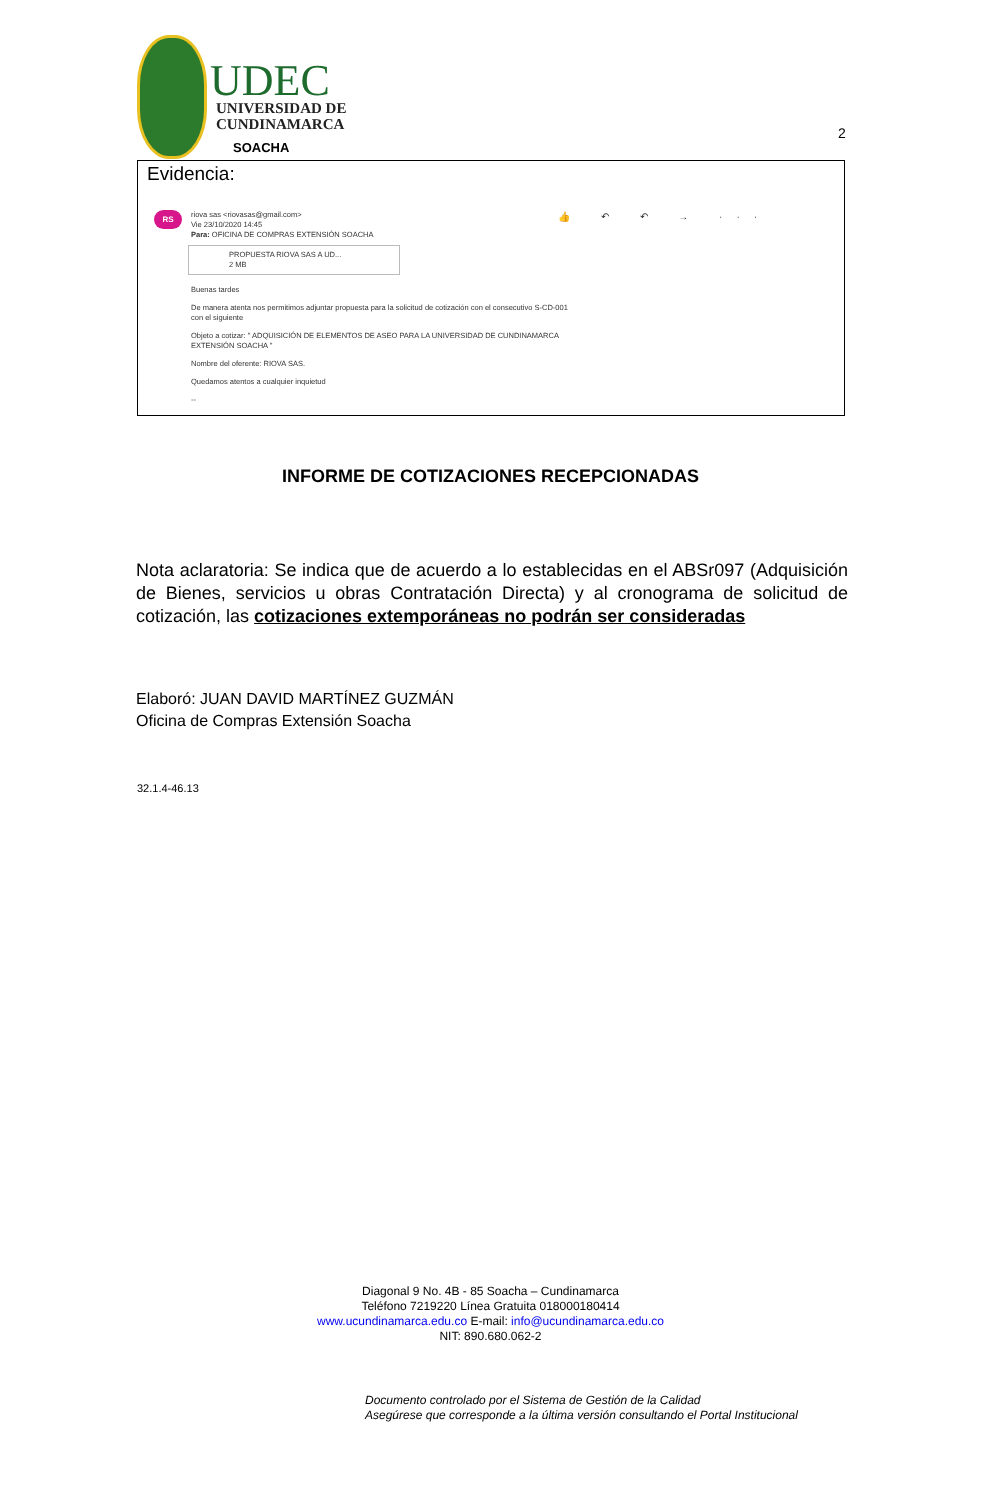UDEC
UNIVERSIDAD DE
CUNDINAMARCA
SOACHA
2
Evidencia:
RS 👍 ↶ ↶ → ···
riova sas <riovasas@gmail.com>
Vie 23/10/2020 14:45
Para: OFICINA DE COMPRAS EXTENSIÓN SOACHA
PROPUESTA RIOVA SAS A UD...
2 MB
Buenas tardes
De manera atenta nos permitimos adjuntar propuesta para la solicitud de cotización con el consecutivo S-CD-001
con el siguiente
Objeto a cotizar: " ADQUISICIÓN DE ELEMENTOS DE ASEO PARA LA UNIVERSIDAD DE CUNDINAMARCA
EXTENSIÓN SOACHA "
Nombre del oferente: RIOVA SAS.
Quedamos atentos a cualquier inquietud
--
INFORME DE COTIZACIONES RECEPCIONADAS
Nota aclaratoria: Se indica que de acuerdo a lo establecidas en el ABSr097 (Adquisición de Bienes, servicios u obras Contratación Directa) y al cronograma de solicitud de cotización, las cotizaciones extemporáneas no podrán ser consideradas
Elaboró: JUAN DAVID MARTÍNEZ GUZMÁN
Oficina de Compras Extensión Soacha
32.1.4-46.13
Diagonal 9 No. 4B - 85 Soacha – Cundinamarca
Teléfono 7219220 Línea Gratuita 018000180414
www.ucundinamarca.edu.co E-mail: info@ucundinamarca.edu.co
NIT: 890.680.062-2
Documento controlado por el Sistema de Gestión de la Calidad
Asegúrese que corresponde a la última versión consultando el Portal Institucional